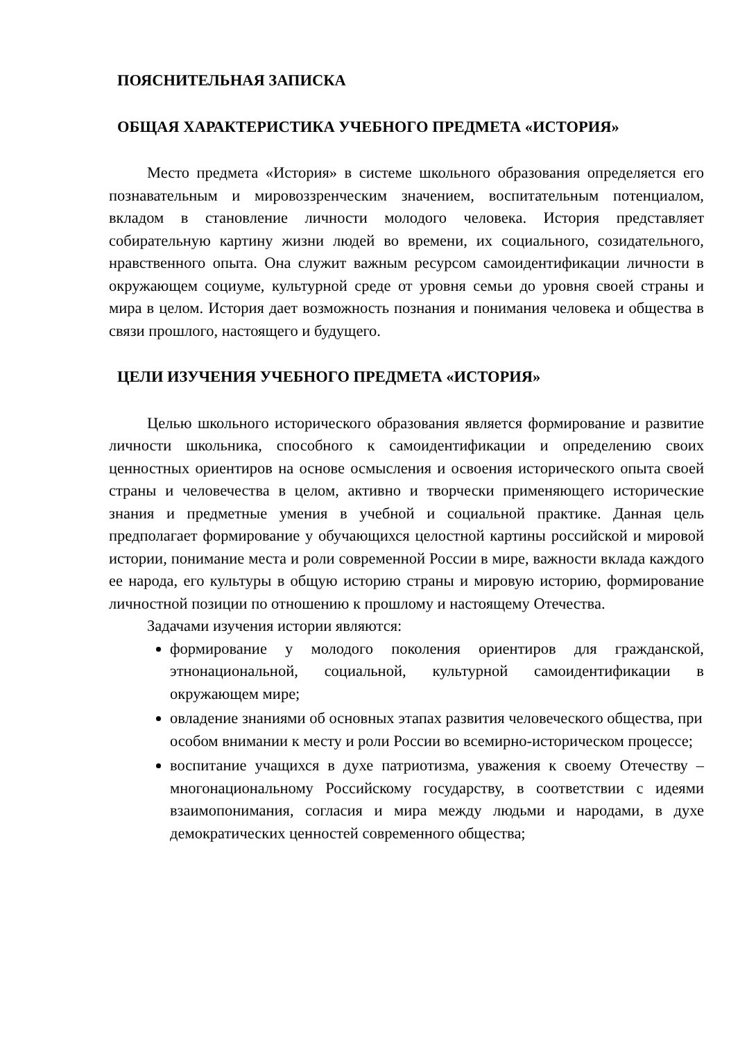ПОЯСНИТЕЛЬНАЯ ЗАПИСКА
ОБЩАЯ ХАРАКТЕРИСТИКА УЧЕБНОГО ПРЕДМЕТА «ИСТОРИЯ»
Место предмета «История» в системе школьного образования определяется его познавательным и мировоззренческим значением, воспитательным потенциалом, вкладом в становление личности молодого человека. История представляет собирательную картину жизни людей во времени, их социального, созидательного, нравственного опыта. Она служит важным ресурсом самоидентификации личности в окружающем социуме, культурной среде от уровня семьи до уровня своей страны и мира в целом. История дает возможность познания и понимания человека и общества в связи прошлого, настоящего и будущего.
ЦЕЛИ ИЗУЧЕНИЯ УЧЕБНОГО ПРЕДМЕТА «ИСТОРИЯ»
Целью школьного исторического образования является формирование и развитие личности школьника, способного к самоидентификации и определению своих ценностных ориентиров на основе осмысления и освоения исторического опыта своей страны и человечества в целом, активно и творчески применяющего исторические знания и предметные умения в учебной и социальной практике. Данная цель предполагает формирование у обучающихся целостной картины российской и мировой истории, понимание места и роли современной России в мире, важности вклада каждого ее народа, его культуры в общую историю страны и мировую историю, формирование личностной позиции по отношению к прошлому и настоящему Отечества.
Задачами изучения истории являются:
формирование у молодого поколения ориентиров для гражданской, этнонациональной, социальной, культурной самоидентификации в окружающем мире;
овладение знаниями об основных этапах развития человеческого общества, при особом внимании к месту и роли России во всемирно-историческом процессе;
воспитание учащихся в духе патриотизма, уважения к своему Отечеству – многонациональному Российскому государству, в соответствии с идеями взаимопонимания, согласия и мира между людьми и народами, в духе демократических ценностей современного общества;